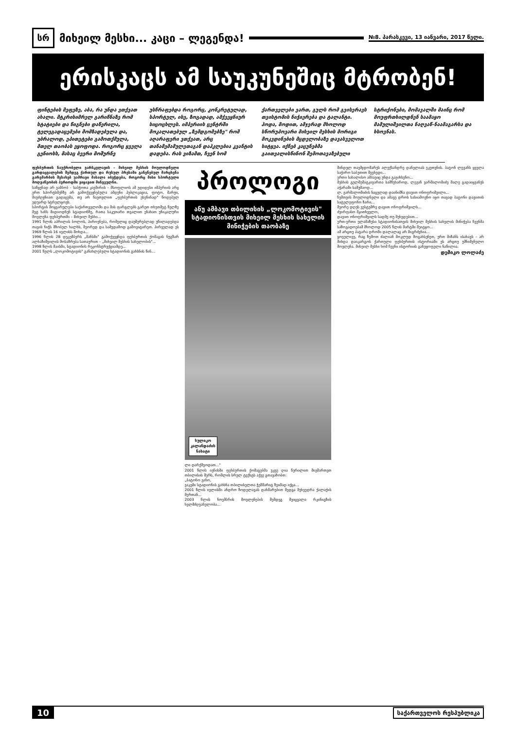სრ
მიხეილ მესხი... კაცი – ლეგენდა!
№8. პარასკევი, 13 იანვარი, 2017 წელი.
ერისკაცს ამ საუკუნეშიც მტრობენ!
ფინტების მეფეზე, აბა, რა უნდა ვთქვათ ახალი. მტკრისიმრელ გარიწნაზე რომ სტატიები და წიგნები დაწერილა, ტელეგადაცემები მომზადებულა და, უბრალოდ, ეპითეტები გამოთქმულა, მთელ თაობას ეყოფოდა. როგორც ყველა გენიოსს, მასაც ბევრი მოშურნე უსწრაფებდა როგორც, კონკრეტულად, სპორტულ, ისე, ზოგადად, ამქვეყნიურ სიცოცხლეს. იმპერიის ცენტრში მოკალათებულ „ზემდგომებზე" რომ აღარაფერი ვთქვათ, არც თანამემამულეთაგან დაჰკლებია კვანტის დადება. რას ვიზამთ, ჩვენ ხომ ქართველები ვართ, გულს რომ გვისერავს თვისტომის ნიჭიერება და ტალანტი. ჰოდა, მოდით, ამჯერად მხოლოდ სწორუპოვარი მიხეილ მესხის მორიგი მოკვდინების მცდელობაზე დავასველოთ სიტყვა. იქნებ კაცუნებმა გაითვალისწინონ შემოთავაზებული სტრიქონები, მომავალში მაინც რომ მოუფრთხილდნენ საამაყო მამულიშვილთა ნაღვაწ-ნაამაგარსა და ხსოვნას.
ფეხბურთის ჩაუქრობელი ვარსკვლავის – მიხეილ მესხის მოულოდნელი გარდაცვალების შემდეგ ქართულ და რუსულ პრესაში გაჩენებულ მარცხენა გარემარბის შესახებ უამრავი მასალა იბეჭდება, როგორც მისი სპორტული მოღვაწეობის პერიოდში ვიყავით მიჩვეულნი.
საწყენად არ ვამბობ – საბჭოთა კავშირის – მსოფლიოს ამ უდიდესი იმპერიის არც ერთ სპორტსმენზე არ გამოქვეყნებულა ამდენი პუბლიკაცია, ფოტო, შარჟი, მიუძღვნიათ გადაცემა, თუ არ ჩავთვლით „ფეხბურთის ესენინად" წოდებულ ედუარდ სტრელცოვს.
სპორტის მოყვარულები საქართველოში და მის ფარგლებს გარეთ თხუთმეტ წელზე მეტ ხანს მიდიოდნენ სტადიონზე, რათა საკუთარი თვალით ენახათ უნიკალური მოვლენა ფეხბურთში – მიხეილ მესხი...
1991 წლის აპრილის ბოლოს, პიროვნება, რომელიც დაუშურებლად უწილადებდა თავის ნიჭს მზობელ ხალხს, მეორედ და სამუდამოდ გამოვიტირეთ. პირველად ეს 1969 წლის 16 ივლისს მოხდა...
1996 წლის 28 დეკემბერს „შანსში" გამოქვეყნდა ფეხბურთის ქომაგის ნუგზარ ალხაზიშვილის მოსაზრება სათაურით – „მიხეილ მესხის სახელობის"...
1998 წლის მაისში, სტადიონის რეკონსტრუქციამდე...
2001 წელს „ლოკომოტივის" განახლებული სტადიონის გახსნის წინ...
პროლოგი
ანუ ამბავი თბილისის „ლოკომოტივის" სტადიონისთვის მიხეილ მესხის სახელის მინიჭების თაობაზე
სულიკო
კალანდაძის
ნახატი
ლი დარქმეოდათ..."
2001 წლის ივნისში ფეხბურთის ქომაგებმა უკვე ღია წერილით მივმართეთ თბილისის მერს, რომლის სრულ ტექსტს აქვე გთავაზობთ:
„ბატონო ვანო,
ვაკეში სტადიონის გახსნა თბილისელთა ჭეშმარიტ ზეიმად იქცა...
2001 წლის ივლისში ანდრო ზოდელავას დახმარებით შედგა შეხვედრა ქალაქის მერთან...
2003 წლის ნოემბრის მოვლენების შემდეგ შეიცვალა რკინიგზის ხელმძღვანელობა...
შინდელ თავმჯდომარეს ალექსანდრე დანელიას ეკუთვნის. ბატონ ლევანს ყველა საჭირო საბუთით შევხვდი...
ერთი სახალისო ამბავიც უნდა გავიხსენო...
მესხის გულშემატკივართა სამწუხაროდ, ლევან ვარშალომიძე მალე გადაიყვანეს აჭარაში სამუშაოდ...
ლ. ვარშალომიძის ნაცვლად დაინიშნა დავით ონოფრიშვილი...
ჩემთვის მოულოდნელი და ამავე დროს სასიამოვნო იყო თავად ბატონი დავითის სატელეფონო ზარი...
მეორე დღეს ვესტუმრე დავით ონოფრიშვილს...
ძვირფასო მკითხველო,
დავით ონოფრიშვილს სადმე თუ შეხვდებით...
ერთ-ერთი ულამაზესი სტადიონისათვის მიხეილ მესხის სახელის მინიჭება ჩვენმა საზოგადოებამ მხოლოდ 2005 წლის მარტში შეიტყო...
ამ არცთუ პატარა დროში დალალაც არ მიგრძვნია...
ყოველივე, რაც ზემოთ ძალიან მოკლედ მოგახსენეთ, ერთ მიზანს ისახავს – არ მიხდა დაიკარგოს ქართული ფეხბურთის ისტორიაში ეს არცთუ უმნიშვნელო მოვლენა. მიხეილ მესხი ხომ ჩვენი ისტორიის განუყოფელი ნაწილია.
დემიკო ლოლაძე
10 საქართველოს რესპუბლიკა